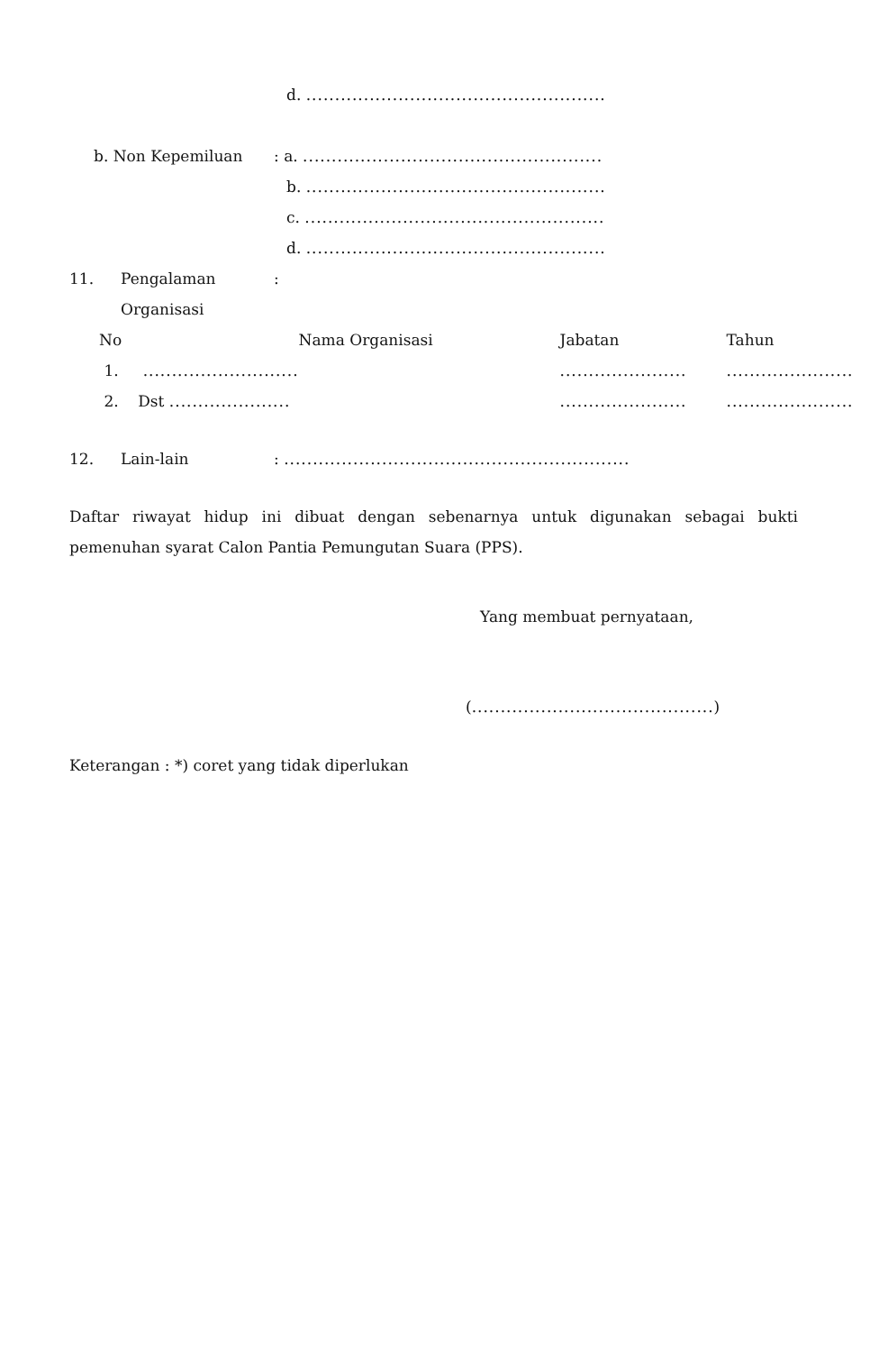d. ....................................................
b. Non Kepemiluan: a. ....................................................
b. ....................................................
c. ....................................................
d. ....................................................
11. Pengalaman:
Organisasi
| No | Nama Organisasi | Jabatan | Tahun |
| --- | --- | --- | --- |
| 1. ........................... | | ...................... | ...................... |
| 2. Dst ..................... | | ...................... | ...................... |
12. Lain-lain: ............................................................
Daftar riwayat hidup ini dibuat dengan sebenarnya untuk digunakan sebagai bukti pemenuhan syarat Calon Pantia Pemungutan Suara (PPS).
Yang membuat pernyataan,
(..........................................)
Keterangan : *) coret yang tidak diperlukan